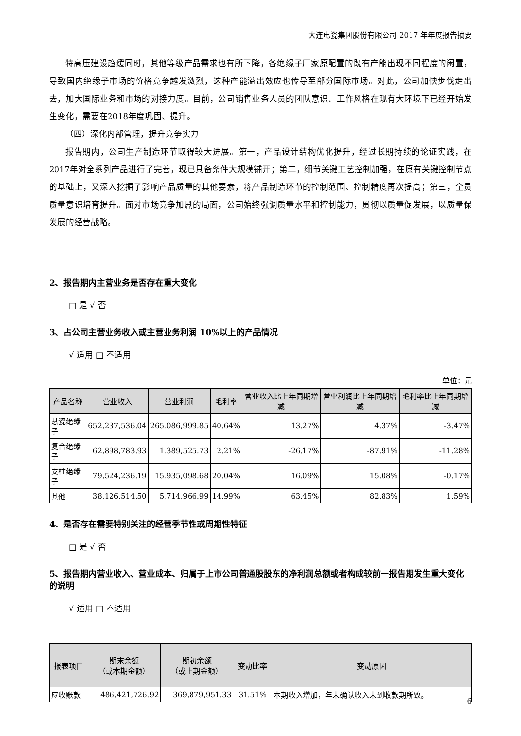大连电瓷集团股份有限公司 2017 年年度报告摘要
特高压建设趋缓同时，其他等级产品需求也有所下降，各绝缘子厂家原配置的既有产能出现不同程度的闲置，导致国内绝缘子市场的价格竞争越发激烈，这种产能溢出效应也传导至部分国际市场。对此，公司加快步伐走出去，加大国际业务和市场的对接力度。目前，公司销售业务人员的团队意识、工作风格在现有大环境下已经开始发生变化，需要在2018年度巩固、提升。
（四）深化内部管理，提升竞争实力
报告期内，公司生产制造环节取得较大进展。第一，产品设计结构优化提升，经过长期持续的论证实践，在2017年对全系列产品进行了完善，现已具备条件大规模铺开；第二，细节关键工艺控制加强，在原有关键控制节点的基础上，又深入挖掘了影响产品质量的其他要素，将产品制造环节的控制范围、控制精度再次提高；第三，全员质量意识培育提升。面对市场竞争加剧的局面，公司始终强调质量水平和控制能力，贯彻以质量促发展，以质量保发展的经营战略。
2、报告期内主营业务是否存在重大变化
□ 是 √ 否
3、占公司主营业务收入或主营业务利润 10%以上的产品情况
√ 适用 □ 不适用
单位：元
| 产品名称 | 营业收入 | 营业利润 | 毛利率 | 营业收入比上年同期增减 | 营业利润比上年同期增减 | 毛利率比上年同期增减 |
| --- | --- | --- | --- | --- | --- | --- |
| 悬瓷绝缘子 | 652,237,536.04 | 265,086,999.85 | 40.64% | 13.27% | 4.37% | -3.47% |
| 复合绝缘子 | 62,898,783.93 | 1,389,525.73 | 2.21% | -26.17% | -87.91% | -11.28% |
| 支柱绝缘子 | 79,524,236.19 | 15,935,098.68 | 20.04% | 16.09% | 15.08% | -0.17% |
| 其他 | 38,126,514.50 | 5,714,966.99 | 14.99% | 63.45% | 82.83% | 1.59% |
4、是否存在需要特别关注的经营季节性或周期性特征
□ 是 √ 否
5、报告期内营业收入、营业成本、归属于上市公司普通股股东的净利润总额或者构成较前一报告期发生重大变化的说明
√ 适用 □ 不适用
| 报表项目 | 期末余额 （或本期金额） | 期初余额 （或上期金额） | 变动比率 | 变动原因 |
| --- | --- | --- | --- | --- |
| 应收账款 | 486,421,726.92 | 369,879,951.33 | 31.51% | 本期收入增加，年末确认收入未到收款期所致。 |
6